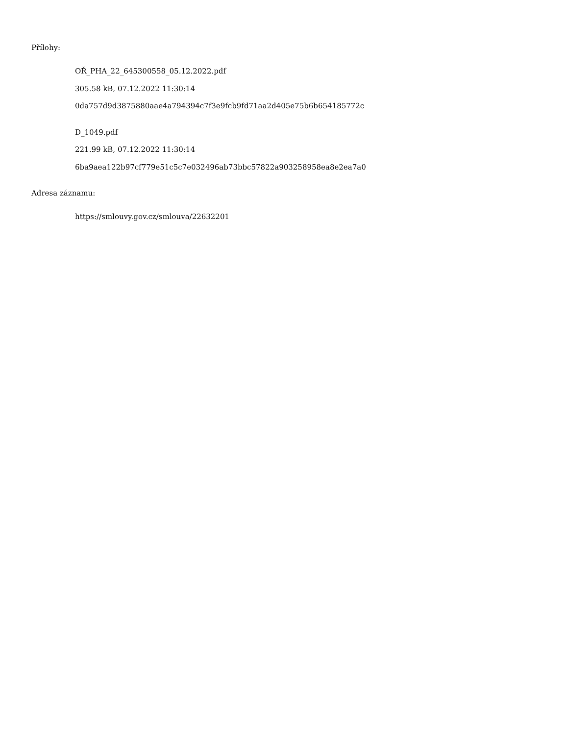Přílohy:
OŘ_PHA_22_645300558_05.12.2022.pdf
305.58 kB, 07.12.2022 11:30:14
0da757d9d3875880aae4a794394c7f3e9fcb9fd71aa2d405e75b6b654185772c
D_1049.pdf
221.99 kB, 07.12.2022 11:30:14
6ba9aea122b97cf779e51c5c7e032496ab73bbc57822a903258958ea8e2ea7a0
Adresa záznamu:
https://smlouvy.gov.cz/smlouva/22632201